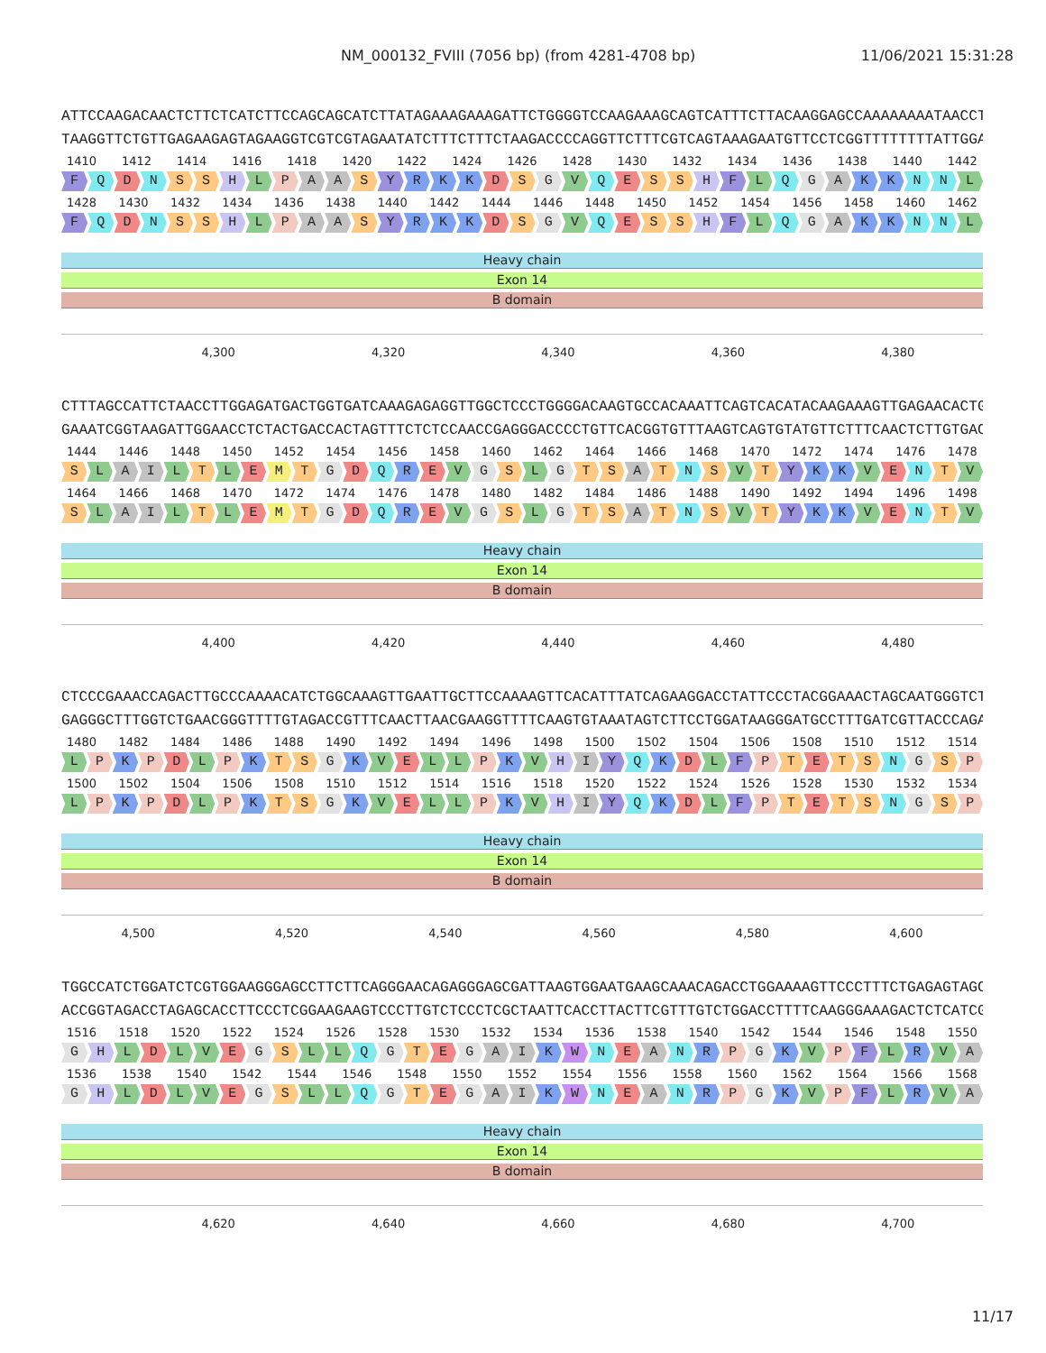NM_000132_FVIII (7056 bp) (from 4281-4708 bp) 11/06/2021 15:31:28
ATTCCAAGACAACTCTTCTCATCTTCCAGCAGCATCTTATAGAAAGAAAGATTCTGGGGTCCAAGAAAGCAGTCATTTCTTACAAGGAGCCAAAAAAAATAACCTTT
TAAGGTTCTGTTGAGAAGAGTAGAAGGTCGTCGTAGAATATCTTTCTTTCTAAGACCCCAGGTTCTTTCGTCAGTAAAGAATGTTCCTCGGTTTTTTTTATTGGAAA
1410 1412 1414 1416 1418 1420 1422 1424 1426 1428 1430 1432 1434 1436 1438 1440 1442
F Q D N S S H L P A A S Y R K K D S G V Q E S S H F L Q G A K K N N L
1428 1430 1432 1434 1436 1438 1440 1442 1444 1446 1448 1450 1452 1454 1456 1458 1460 1462
F Q D N S S H L P A A S Y R K K D S G V Q E S S H F L Q G A K K N N L
Heavy chain
Exon 14
B domain
4,300 4,320 4,340 4,360 4,380
CTTTAGCCATTCTAACCTTGGAGATGACTGGTGATCAAAGAGAGGTTGGCTCCCTGGGGACAAGTGCCACAAATTCAGTCACATACAAGAAAGTTGAGAACACTGTT
GAAATCGGTAAGATTGGAACCTCTACTGACCACTAGTTTCTCTCCAACCGAGGGACCCCTGTTCACGGTGTTTAAGTCAGTGTATGTTCTTTCAACTCTTGTGACAA
1444 1446 1448 1450 1452 1454 1456 1458 1460 1462 1464 1466 1468 1470 1472 1474 1476 1478
S L A I L T L E M T G D Q R E V G S L G T S A T N S V T Y K K V E N T V
1464 1466 1468 1470 1472 1474 1476 1478 1480 1482 1484 1486 1488 1490 1492 1494 1496 1498
S L A I L T L E M T G D Q R E V G S L G T S A T N S V T Y K K V E N T V
Heavy chain
Exon 14
B domain
4,400 4,420 4,440 4,460 4,480
CTCCCGAAACCAGACTTGCCCAAAACATCTGGCAAAGTTGAATTGCTTCCAAAAGTTCACATTTATCAGAAGGACCTATTCCCTACGGAAACTAGCAATGGGTCTCC
GAGGGCTTTGGTCTGAACGGGTTTTGTAGACCGTTTCAACTTAACGAAGGTTTTCAAGTGTAAATAGTCTTCCTGGATAAGGGATGCCTTTGATCGTTACCCAGAGG
1480 1482 1484 1486 1488 1490 1492 1494 1496 1498 1500 1502 1504 1506 1508 1510 1512 1514
L P K P D L P K T S G K V E L L P K V H I Y Q K D L F P T E T S N G S P
1500 1502 1504 1506 1508 1510 1512 1514 1516 1518 1520 1522 1524 1526 1528 1530 1532 1534
L P K P D L P K T S G K V E L L P K V H I Y Q K D L F P T E T S N G S P
Heavy chain
Exon 14
B domain
4,500 4,520 4,540 4,560 4,580 4,600
TGGCCATCTGGATCTCGTGGAAGGGAGCCTTCTTCAGGGAACAGAGGGAGCGATTAAGTGGAATGAAGCAAACAGACCTGGAAAAGTTCCCTTTCTGAGAGTAGCAA
ACCGGTAGACCTAGAGCACCTTCCCTCGGAAGAAGTCCCTTGTCTCCCTCGCTAATTCACCTTACTTCGTTTGTCTGGACCTTTTCAAGGGAAAGACTCTCATCGTT
1516 1518 1520 1522 1524 1526 1528 1530 1532 1534 1536 1538 1540 1542 1544 1546 1548 1550
G H L D L V E G S L L Q G T E G A I K W N E A N R P G K V P F L R V A
1536 1538 1540 1542 1544 1546 1548 1550 1552 1554 1556 1558 1560 1562 1564 1566 1568
G H L D L V E G S L L Q G T E G A I K W N E A N R P G K V P F L R V A
Heavy chain
Exon 14
B domain
4,620 4,640 4,660 4,680 4,700
11/17